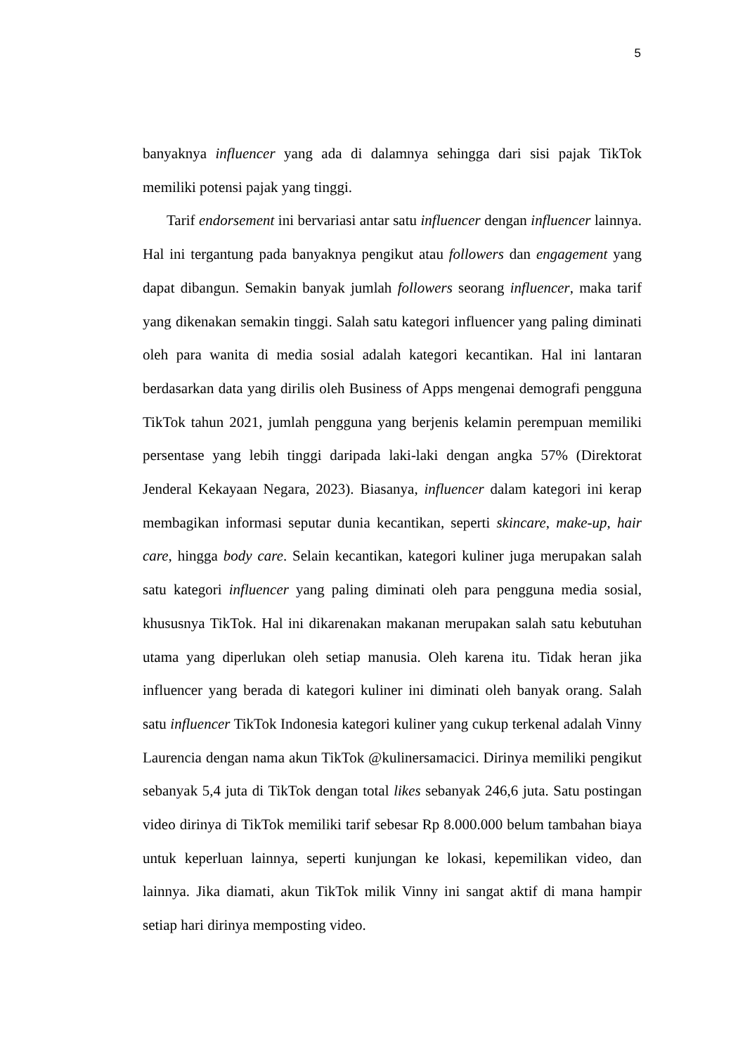5
banyaknya influencer yang ada di dalamnya sehingga dari sisi pajak TikTok memiliki potensi pajak yang tinggi.
Tarif endorsement ini bervariasi antar satu influencer dengan influencer lainnya. Hal ini tergantung pada banyaknya pengikut atau followers dan engagement yang dapat dibangun. Semakin banyak jumlah followers seorang influencer, maka tarif yang dikenakan semakin tinggi. Salah satu kategori influencer yang paling diminati oleh para wanita di media sosial adalah kategori kecantikan. Hal ini lantaran berdasarkan data yang dirilis oleh Business of Apps mengenai demografi pengguna TikTok tahun 2021, jumlah pengguna yang berjenis kelamin perempuan memiliki persentase yang lebih tinggi daripada laki-laki dengan angka 57% (Direktorat Jenderal Kekayaan Negara, 2023). Biasanya, influencer dalam kategori ini kerap membagikan informasi seputar dunia kecantikan, seperti skincare, make-up, hair care, hingga body care. Selain kecantikan, kategori kuliner juga merupakan salah satu kategori influencer yang paling diminati oleh para pengguna media sosial, khususnya TikTok. Hal ini dikarenakan makanan merupakan salah satu kebutuhan utama yang diperlukan oleh setiap manusia. Oleh karena itu. Tidak heran jika influencer yang berada di kategori kuliner ini diminati oleh banyak orang. Salah satu influencer TikTok Indonesia kategori kuliner yang cukup terkenal adalah Vinny Laurencia dengan nama akun TikTok @kulinersamacici. Dirinya memiliki pengikut sebanyak 5,4 juta di TikTok dengan total likes sebanyak 246,6 juta. Satu postingan video dirinya di TikTok memiliki tarif sebesar Rp 8.000.000 belum tambahan biaya untuk keperluan lainnya, seperti kunjungan ke lokasi, kepemilikan video, dan lainnya. Jika diamati, akun TikTok milik Vinny ini sangat aktif di mana hampir setiap hari dirinya memposting video.